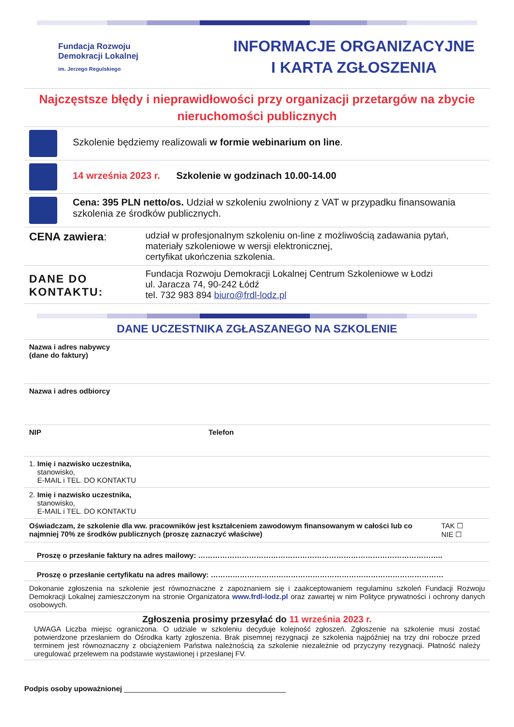Fundacja Rozwoju
Demokracji Lokalnej
im. Jerzego Regulskiego
INFORMACJE ORGANIZACYJNE
I KARTA ZGŁOSZENIA
Najczęstsze błędy i nieprawidłowości przy organizacji przetargów na zbycie nieruchomości publicznych
| | Szkolenie będziemy realizowali w formie webinarium on line . |
| | 14 września 2023 r. Szkolenie w godzinach 10.00-14.00 |
| | Cena: 395 PLN netto/os. Udział w szkoleniu zwolniony z VAT w przypadku finansowania szkolenia ze środków publicznych. |
| CENA zawiera : | udział w profesjonalnym szkoleniu on-line z możliwością zadawania pytań, materiały szkoleniowe w wersji elektronicznej, certyfikat ukończenia szkolenia. |
| DANE DO KONTAKTU: | Fundacja Rozwoju Demokracji Lokalnej Centrum Szkoleniowe w Łodzi ul. Jaracza 74, 90-242 Łódź tel. 732 983 894 biuro@frdl-lodz.pl |
DANE UCZESTNIKA ZGŁASZANEGO NA SZKOLENIE
| Nazwa i adres nabywcy (dane do faktury) | | |
| Nazwa i adres odbiorcy | | |
| NIP | Telefon | |
| 1. Imię i nazwisko uczestnika, stanowisko, E-MAIL i TEL. DO KONTAKTU | | |
| 2. Imię i nazwisko uczestnika, stanowisko, E-MAIL i TEL. DO KONTAKTU | | |
| Oświadczam, że szkolenie dla ww. pracowników jest kształceniem zawodowym finansowanym w całości lub co najmniej 70% ze środków publicznych (proszę zaznaczyć właściwe) | | TAK ☐ NIE ☐ |
| Proszę o przesłanie faktury na adres mailowy: ……………………………………………………………………………………….. | | |
| Proszę o przesłanie certyfikatu na adres mailowy: …………………………………………………………………………………… | | |
| Dokonanie zgłoszenia na szkolenie jest równoznaczne z zapoznaniem się i zaakceptowaniem regulaminu szkoleń Fundacji Rozwoju Demokracji Lokalnej zamieszczonym na stronie Organizatora www.frdl-lodz.pl oraz zawartej w nim Polityce prywatności i ochrony danych osobowych. | | |
| Zgłoszenia prosimy przesyłać do 11 września 2023 r. UWAGA Liczba miejsc ograniczona. O udziale w szkoleniu decyduje kolejność zgłoszeń. Zgłoszenie na szkolenie musi zostać potwierdzone przesłaniem do Ośrodka karty zgłoszenia. Brak pisemnej rezygnacji ze szkolenia najpóźniej na trzy dni robocze przed terminem jest równoznaczny z obciążeniem Państwa należnością za szkolenie niezależnie od przyczyny rezygnacji. Płatność należy uregulować przelewem na podstawie wystawionej i przesłanej FV. | | |
Podpis osoby upoważnionej ________________________________________